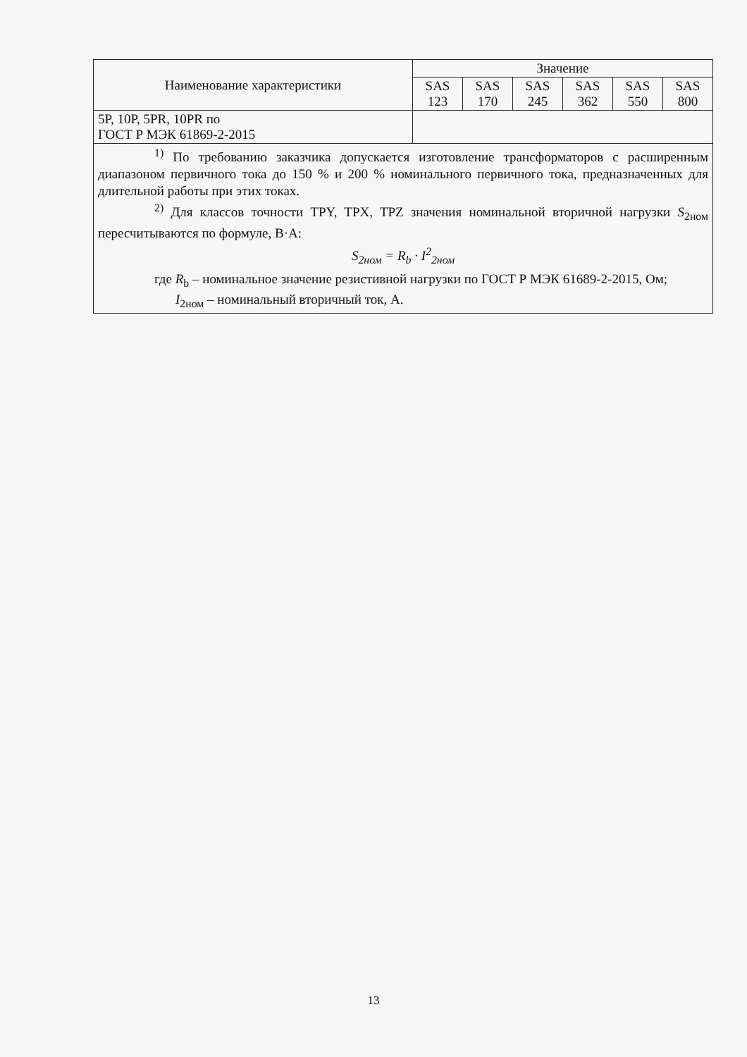| Наименование характеристики | Значение | | | | | |
| --- | --- | --- | --- | --- | --- | --- |
| | SAS 123 | SAS 170 | SAS 245 | SAS 362 | SAS 550 | SAS 800 |
| 5P, 10P, 5PR, 10PR по ГОСТ Р МЭК 61869-2-2015 | | | | | | |
| <sup>1)</sup> По требованию заказчика допускается изготовление трансформаторов с расширенным диапазоном первичного тока до 150 % и 200 % номинального первичного тока, предназначенных для длительной работы при этих токах. <sup>2)</sup> Для классов точности TPY, TPX, TPZ значения номинальной вторичной нагрузки S<sub>2ном</sub> пересчитываются по формуле, В·А: S<sub>2ном</sub> = R<sub>b</sub> · I<sup>2</sup><sub>2ном</sub> где R<sub>b</sub> – номинальное значение резистивной нагрузки по ГОСТ Р МЭК 61689-2-2015, Ом; I<sub>2ном</sub> – номинальный вторичный ток, А. | | | | | | |
13